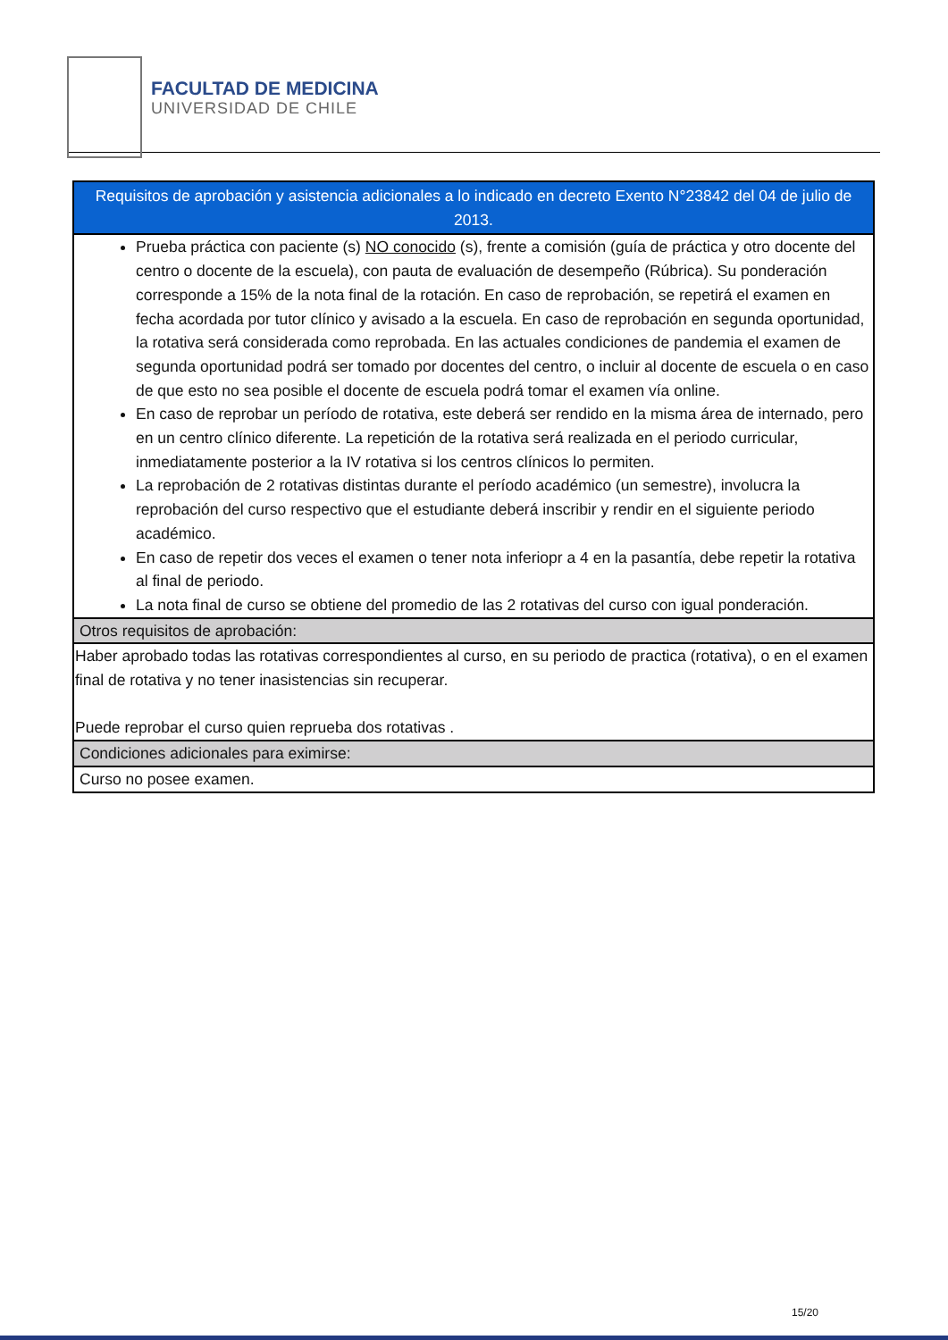FACULTAD DE MEDICINA UNIVERSIDAD DE CHILE
| Requisitos de aprobación y asistencia adicionales a lo indicado en decreto Exento N°23842 del 04 de julio de 2013. |
| --- |
| Prueba práctica con paciente (s) NO conocido (s), frente a comisión (guía de práctica y otro docente del centro o docente de la escuela), con pauta de evaluación de desempeño (Rúbrica). Su ponderación corresponde a 15% de la nota final de la rotación. En caso de reprobación, se repetirá el examen en fecha acordada por tutor clínico y avisado a la escuela. En caso de reprobación en segunda oportunidad, la rotativa será considerada como reprobada. En las actuales condiciones de pandemia el examen de segunda oportunidad podrá ser tomado por docentes del centro, o incluir al docente de escuela o en caso de que esto no sea posible el docente de escuela podrá tomar el examen vía online. En caso de reprobar un período de rotativa, este deberá ser rendido en la misma área de internado, pero en un centro clínico diferente. La repetición de la rotativa será realizada en el periodo curricular, inmediatamente posterior a la IV rotativa si los centros clínicos lo permiten. La reprobación de 2 rotativas distintas durante el período académico (un semestre), involucra la reprobación del curso respectivo que el estudiante deberá inscribir y rendir en el siguiente periodo académico. En caso de repetir dos veces el examen o tener nota inferiopr a 4 en la pasantía, debe repetir la rotativa al final de periodo. La nota final de curso se obtiene del promedio de las 2 rotativas del curso con igual ponderación. |
| Otros requisitos de aprobación: |
| Haber aprobado todas las rotativas correspondientes al curso, en su periodo de practica (rotativa), o en el examen final de rotativa y no tener inasistencias sin recuperar. Puede reprobar el curso quien reprueba dos rotativas . |
| Condiciones adicionales para eximirse: |
| Curso no posee examen. |
15/20